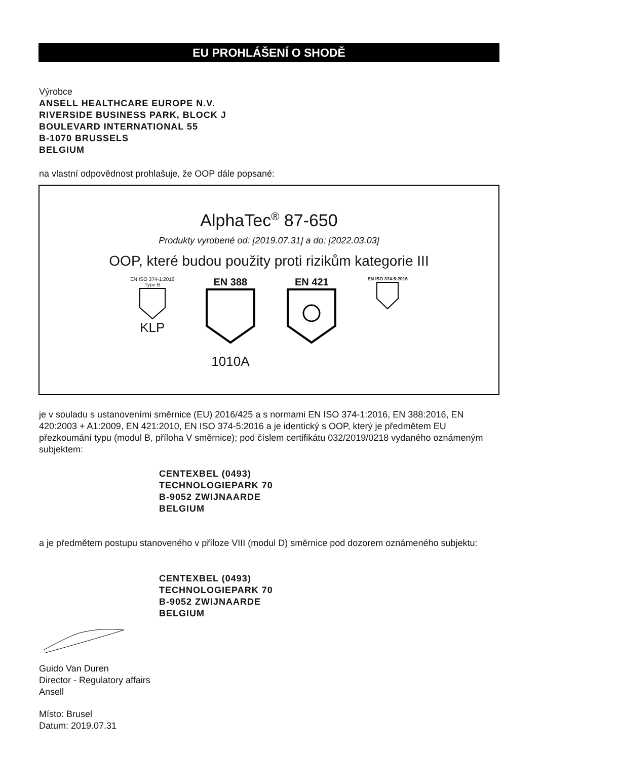EU PROHLÁŠENÍ O SHODĚ
Výrobce
ANSELL HEALTHCARE EUROPE N.V.
RIVERSIDE BUSINESS PARK, BLOCK J
BOULEVARD INTERNATIONAL 55
B-1070 BRUSSELS
BELGIUM
na vlastní odpovědnost prohlašuje, že OOP dále popsané:
AlphaTec<sup>®</sup> 87-650
Produkty vyrobené od: [2019.07.31] a do: [2022.03.03]
OOP, které budou použity proti rizikům kategorie III
EN ISO 374-1:2016
Type B
KLP
EN 388
1010A
EN 421
EN ISO 374-5:2016
je v souladu s ustanoveními směrnice (EU) 2016/425 a s normami EN ISO 374-1:2016, EN 388:2016, EN 420:2003 + A1:2009, EN 421:2010, EN ISO 374-5:2016 a je identický s OOP, který je předmětem EU přezkoumání typu (modul B, příloha V směrnice); pod číslem certifikátu 032/2019/0218 vydaného oznámeným subjektem:
CENTEXBEL (0493)
TECHNOLOGIEPARK 70
B-9052 ZWIJNAARDE
BELGIUM
a je předmětem postupu stanoveného v příloze VIII (modul D) směrnice pod dozorem oznámeného subjektu:
CENTEXBEL (0493)
TECHNOLOGIEPARK 70
B-9052 ZWIJNAARDE
BELGIUM
Guido Van Duren
Director - Regulatory affairs
Ansell
Místo: Brusel
Datum: 2019.07.31